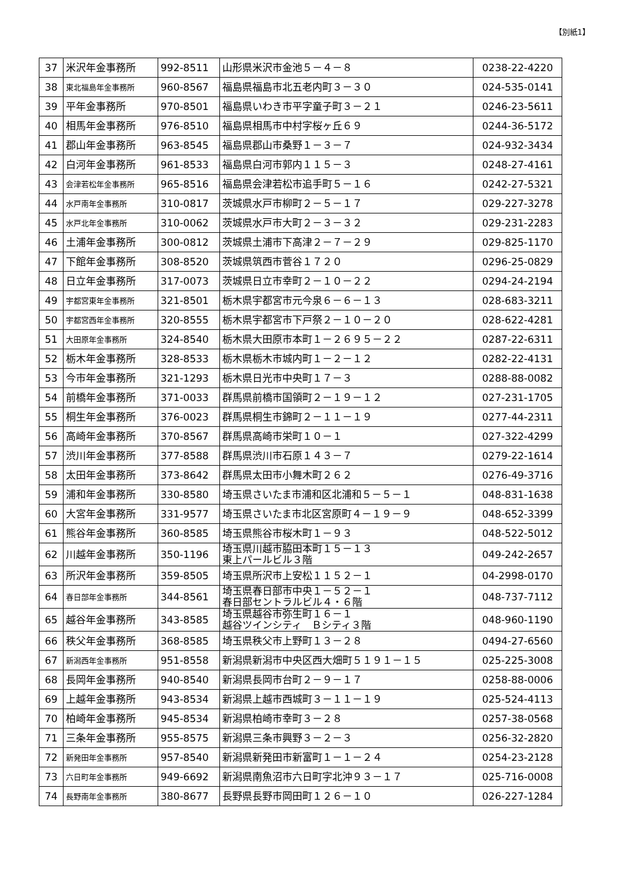【別紙1】
| 37 | 米沢年金事務所 | 992-8511 | 山形県米沢市金池５－４－８ | 0238-22-4220 |
| 38 | 東北福島年金事務所 | 960-8567 | 福島県福島市北五老内町３－３０ | 024-535-0141 |
| 39 | 平年金事務所 | 970-8501 | 福島県いわき市平字童子町３－２１ | 0246-23-5611 |
| 40 | 相馬年金事務所 | 976-8510 | 福島県相馬市中村字桜ヶ丘６９ | 0244-36-5172 |
| 41 | 郡山年金事務所 | 963-8545 | 福島県郡山市桑野１－３－７ | 024-932-3434 |
| 42 | 白河年金事務所 | 961-8533 | 福島県白河市郭内１１５－３ | 0248-27-4161 |
| 43 | 会津若松年金事務所 | 965-8516 | 福島県会津若松市追手町５－１６ | 0242-27-5321 |
| 44 | 水戸南年金事務所 | 310-0817 | 茨城県水戸市柳町２－５－１７ | 029-227-3278 |
| 45 | 水戸北年金事務所 | 310-0062 | 茨城県水戸市大町２－３－３２ | 029-231-2283 |
| 46 | 土浦年金事務所 | 300-0812 | 茨城県土浦市下高津２－７－２９ | 029-825-1170 |
| 47 | 下館年金事務所 | 308-8520 | 茨城県筑西市菅谷１７２０ | 0296-25-0829 |
| 48 | 日立年金事務所 | 317-0073 | 茨城県日立市幸町２－１０－２２ | 0294-24-2194 |
| 49 | 宇都宮東年金事務所 | 321-8501 | 栃木県宇都宮市元今泉６－６－１３ | 028-683-3211 |
| 50 | 宇都宮西年金事務所 | 320-8555 | 栃木県宇都宮市下戸祭２－１０－２０ | 028-622-4281 |
| 51 | 大田原年金事務所 | 324-8540 | 栃木県大田原市本町１－２６９５－２２ | 0287-22-6311 |
| 52 | 栃木年金事務所 | 328-8533 | 栃木県栃木市城内町１－２－１２ | 0282-22-4131 |
| 53 | 今市年金事務所 | 321-1293 | 栃木県日光市中央町１７－３ | 0288-88-0082 |
| 54 | 前橋年金事務所 | 371-0033 | 群馬県前橋市国領町２－１９－１２ | 027-231-1705 |
| 55 | 桐生年金事務所 | 376-0023 | 群馬県桐生市錦町２－１１－１９ | 0277-44-2311 |
| 56 | 高崎年金事務所 | 370-8567 | 群馬県高崎市栄町１０－１ | 027-322-4299 |
| 57 | 渋川年金事務所 | 377-8588 | 群馬県渋川市石原１４３－７ | 0279-22-1614 |
| 58 | 太田年金事務所 | 373-8642 | 群馬県太田市小舞木町２６２ | 0276-49-3716 |
| 59 | 浦和年金事務所 | 330-8580 | 埼玉県さいたま市浦和区北浦和５－５－１ | 048-831-1638 |
| 60 | 大宮年金事務所 | 331-9577 | 埼玉県さいたま市北区宮原町４－１９－９ | 048-652-3399 |
| 61 | 熊谷年金事務所 | 360-8585 | 埼玉県熊谷市桜木町１－９３ | 048-522-5012 |
| 62 | 川越年金事務所 | 350-1196 | 埼玉県川越市脇田本町１５－１３ 東上パールビル３階 | 049-242-2657 |
| 63 | 所沢年金事務所 | 359-8505 | 埼玉県所沢市上安松１１５２－１ | 04-2998-0170 |
| 64 | 春日部年金事務所 | 344-8561 | 埼玉県春日部市中央１－５２－１ 春日部セントラルビル４・６階 | 048-737-7112 |
| 65 | 越谷年金事務所 | 343-8585 | 埼玉県越谷市弥生町１６－１ 越谷ツインシティ Ｂシティ３階 | 048-960-1190 |
| 66 | 秩父年金事務所 | 368-8585 | 埼玉県秩父市上野町１３－２８ | 0494-27-6560 |
| 67 | 新潟西年金事務所 | 951-8558 | 新潟県新潟市中央区西大畑町５１９１－１５ | 025-225-3008 |
| 68 | 長岡年金事務所 | 940-8540 | 新潟県長岡市台町２－９－１７ | 0258-88-0006 |
| 69 | 上越年金事務所 | 943-8534 | 新潟県上越市西城町３－１１－１９ | 025-524-4113 |
| 70 | 柏崎年金事務所 | 945-8534 | 新潟県柏崎市幸町３－２８ | 0257-38-0568 |
| 71 | 三条年金事務所 | 955-8575 | 新潟県三条市興野３－２－３ | 0256-32-2820 |
| 72 | 新発田年金事務所 | 957-8540 | 新潟県新発田市新富町１－１－２４ | 0254-23-2128 |
| 73 | 六日町年金事務所 | 949-6692 | 新潟県南魚沼市六日町字北沖９３－１７ | 025-716-0008 |
| 74 | 長野南年金事務所 | 380-8677 | 長野県長野市岡田町１２６－１０ | 026-227-1284 |